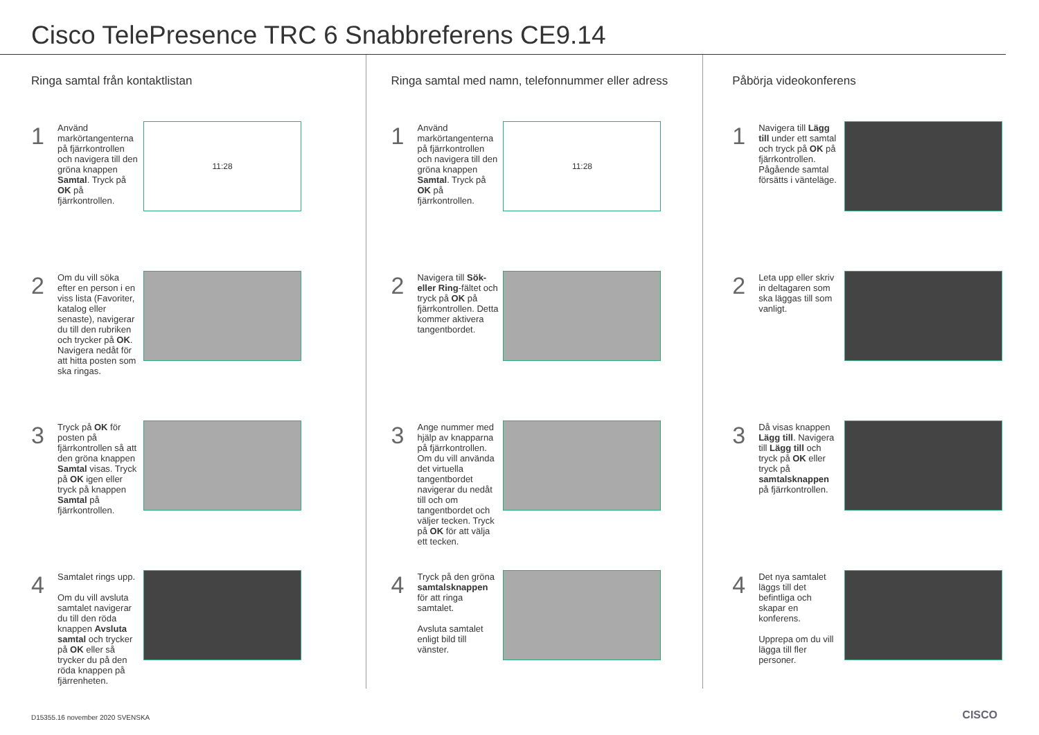Cisco TelePresence TRC 6 Snabbreferens CE9.14
Ringa samtal från kontaktlistan
1
Använd markörtangenterna på fjärrkontrollen och navigera till den gröna knappen Samtal. Tryck på OK på fjärrkontrollen.
11:28
2
Om du vill söka efter en person i en viss lista (Favoriter, katalog eller senaste), navigerar du till den rubriken och trycker på OK. Navigera nedåt för att hitta posten som ska ringas.
3
Tryck på OK för posten på fjärrkontrollen så att den gröna knappen Samtal visas. Tryck på OK igen eller tryck på knappen Samtal på fjärrkontrollen.
4
Samtalet rings upp.
Om du vill avsluta samtalet navigerar du till den röda knappen Avsluta samtal och trycker på OK eller så trycker du på den röda knappen på fjärrenheten.
Ringa samtal med namn, telefonnummer eller adress
1
Använd markörtangenterna på fjärrkontrollen och navigera till den gröna knappen Samtal. Tryck på OK på fjärrkontrollen.
11:28
2
Navigera till Sök- eller Ring-fältet och tryck på OK på fjärrkontrollen. Detta kommer aktivera tangentbordet.
3
Ange nummer med hjälp av knapparna på fjärrkontrollen. Om du vill använda det virtuella tangentbordet navigerar du nedåt till och om tangentbordet och väljer tecken. Tryck på OK för att välja ett tecken.
4
Tryck på den gröna samtalsknappen för att ringa samtalet.
Avsluta samtalet enligt bild till vänster.
Påbörja videokonferens
1
Navigera till Lägg till under ett samtal och tryck på OK på fjärrkontrollen. Pågående samtal försätts i vänteläge.
2
Leta upp eller skriv in deltagaren som ska läggas till som vanligt.
3
Då visas knappen Lägg till. Navigera till Lägg till och tryck på OK eller tryck på samtalsknappen på fjärrkontrollen.
4
Det nya samtalet läggs till det befintliga och skapar en konferens.
Upprepa om du vill lägga till fler personer.
D15355.16 november 2020 SVENSKA
CISCO